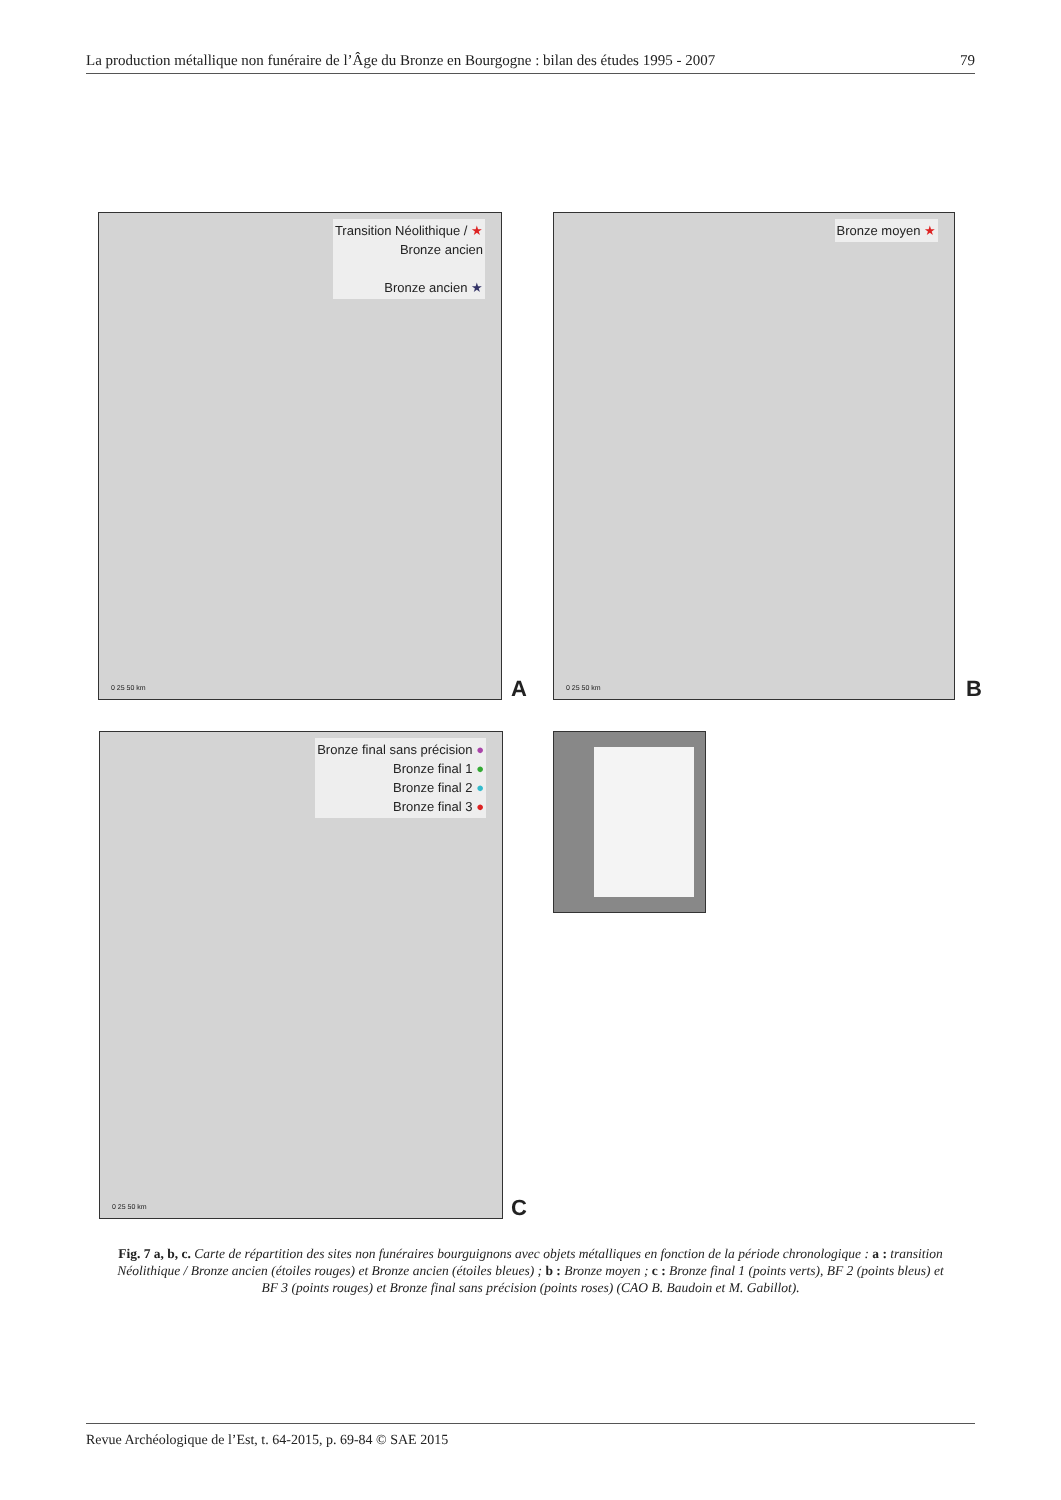La production métallique non funéraire de l’Âge du Bronze en Bourgogne : bilan des études 1995 - 2007 79
Transition Néolithique / ★
Bronze ancien
Bronze ancien ★
0 25 50 km
A
Bronze moyen ★
0 25 50 km
B
Bronze final sans précision ●
Bronze final 1 ●
Bronze final 2 ●
Bronze final 3 ●
0 25 50 km
C
Fig. 7 a, b, c. Carte de répartition des sites non funéraires bourguignons avec objets métalliques en fonction de la période chronologique : a : transition Néolithique / Bronze ancien (étoiles rouges) et Bronze ancien (étoiles bleues) ; b : Bronze moyen ; c : Bronze final 1 (points verts), BF 2 (points bleus) et BF 3 (points rouges) et Bronze final sans précision (points roses) (CAO B. Baudoin et M. Gabillot).
Revue Archéologique de l’Est, t. 64-2015, p. 69-84 © SAE 2015